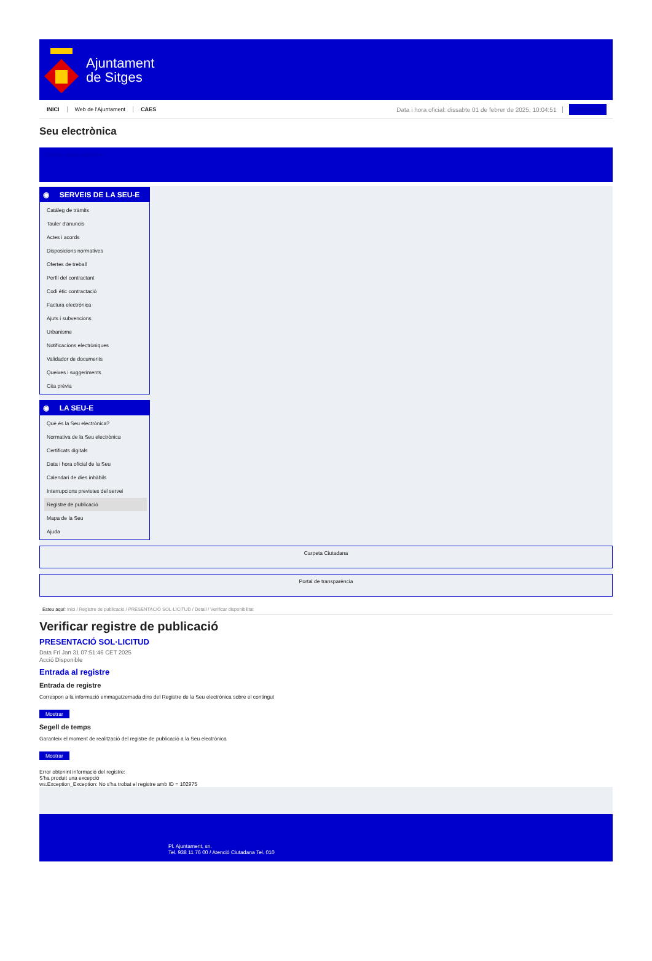Ajuntament
de Sitges
INICI Web de l'Ajuntament CAES Data i hora oficial: dissabte 01 de febrer de 2025, 10:04:51 Sincronitza
Seu electrònica
Obtenir còpia autèntica
◉ SERVEIS DE LA SEU-E
Catàleg de tràmits
Tauler d'anuncis
Actes i acords
Disposicions normatives
Ofertes de treball
Perfil del contractant
Codi ètic contractació
Factura electrònica
Ajuts i subvencions
Urbanisme
Notificacions electròniques
Validador de documents
Queixes i suggeriments
Cita prèvia
◉ LA SEU-E
Què és la Seu electrònica?
Normativa de la Seu electrònica
Certificats digitals
Data i hora oficial de la Seu
Calendari de dies inhàbils
Interrupcions previstes del servei
Registre de publicació
Mapa de la Seu
Ajuda
Carpeta Ciutadana
Portal de transparència
Esteu aquí: Inici / Registre de publicació / PRESENTACIÓ SOL·LICITUD / Detall / Verificar disponibilitat
Verificar registre de publicació
PRESENTACIÓ SOL·LICITUD
Data Fri Jan 31 07:51:46 CET 2025
Acció Disponible
Entrada al registre
Entrada de registre
Correspon a la informació emmagatzemada dins del Registre de la Seu electrònica sobre el contingut
Mostrar
Segell de temps
Garanteix el moment de realització del registre de publicació a la Seu electrònica
Mostrar
Error obtenint informació del registre:
S'ha produit una excepció
ws.Exception_Exception: No s'ha trobat el registre amb ID = 102975
Pl. Ajuntament, sn.
Tel. 938 11 76 00 / Atenció Ciutadana Tel. 010